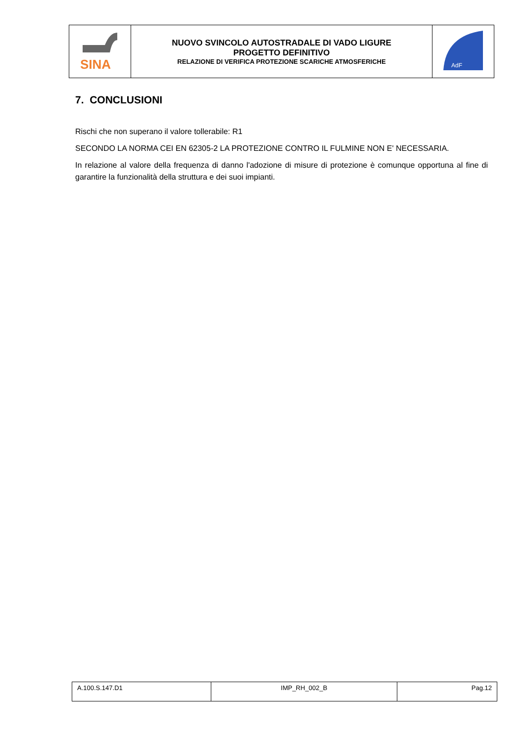| SINA | NUOVO SVINCOLO AUTOSTRADALE DI VADO LIGURE PROGETTO DEFINITIVO RELAZIONE DI VERIFICA PROTEZIONE SCARICHE ATMOSFERICHE | AdF |
7. CONCLUSIONI
Rischi che non superano il valore tollerabile: R1
SECONDO LA NORMA CEI EN 62305-2 LA PROTEZIONE CONTRO IL FULMINE NON E' NECESSARIA.
In relazione al valore della frequenza di danno l'adozione di misure di protezione è comunque opportuna al fine di garantire la funzionalità della struttura e dei suoi impianti.
| A.100.S.147.D1 | IMP_RH_002_B | Pag.12 |